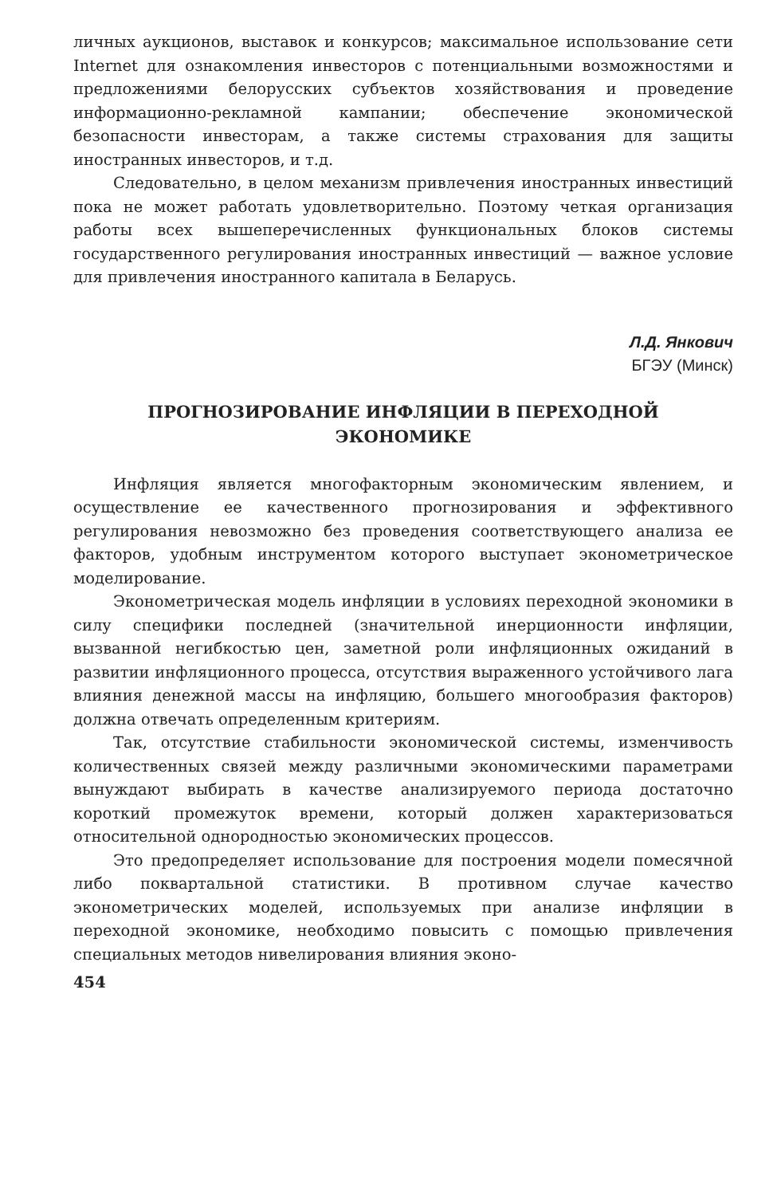личных аукционов, выставок и конкурсов; максимальное использование сети Internet для ознакомления инвесторов с потенциальными возможностями и предложениями белорусских субъектов хозяйствования и проведение информационно-рекламной кампании; обеспечение экономической безопасности инвесторам, а также системы страхования для защиты иностранных инвесторов, и т.д.
Следовательно, в целом механизм привлечения иностранных инвестиций пока не может работать удовлетворительно. Поэтому четкая организация работы всех вышеперечисленных функциональных блоков системы государственного регулирования иностранных инвестиций — важное условие для привлечения иностранного капитала в Беларусь.
Л.Д. Янкович
БГЭУ (Минск)
ПРОГНОЗИРОВАНИЕ ИНФЛЯЦИИ В ПЕРЕХОДНОЙ
ЭКОНОМИКЕ
Инфляция является многофакторным экономическим явлением, и осуществление ее качественного прогнозирования и эффективного регулирования невозможно без проведения соответствующего анализа ее факторов, удобным инструментом которого выступает эконометрическое моделирование.
Эконометрическая модель инфляции в условиях переходной экономики в силу специфики последней (значительной инерционности инфляции, вызванной негибкостью цен, заметной роли инфляционных ожиданий в развитии инфляционного процесса, отсутствия выраженного устойчивого лага влияния денежной массы на инфляцию, большего многообразия факторов) должна отвечать определенным критериям.
Так, отсутствие стабильности экономической системы, изменчивость количественных связей между различными экономическими параметрами вынуждают выбирать в качестве анализируемого периода достаточно короткий промежуток времени, который должен характеризоваться относительной однородностью экономических процессов.
Это предопределяет использование для построения модели помесячной либо поквартальной статистики. В противном случае качество эконометрических моделей, используемых при анализе инфляции в переходной экономике, необходимо повысить с помощью привлечения специальных методов нивелирования влияния эконо-
454